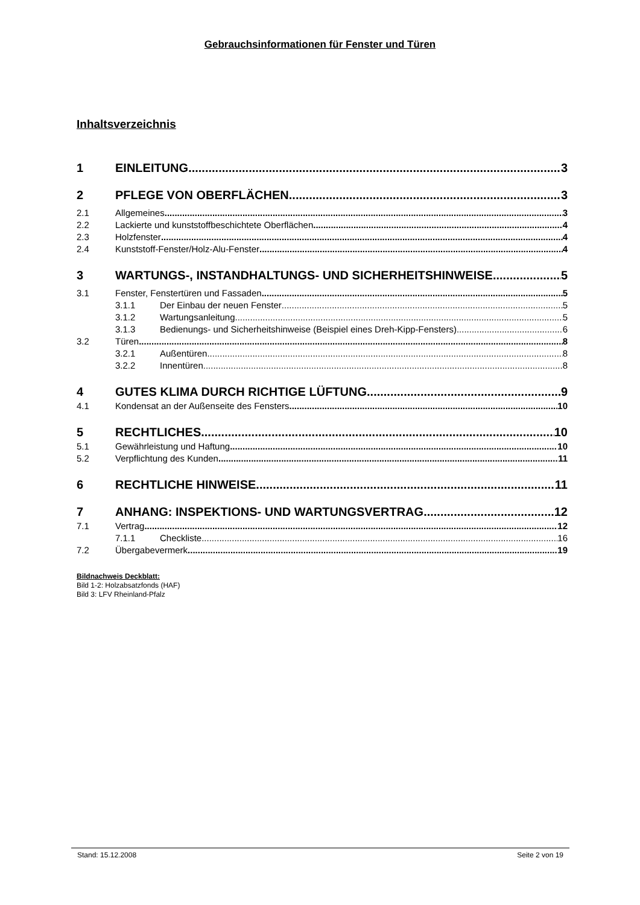Gebrauchsinformationen für Fenster und Türen
Inhaltsverzeichnis
1 EINLEITUNG 3
2 PFLEGE VON OBERFLÄCHEN 3
2.1 Allgemeines 3
2.2 Lackierte und kunststoffbeschichtete Oberflächen 4
2.3 Holzfenster 4
2.4 Kunststoff-Fenster/Holz-Alu-Fenster 4
3 WARTUNGS-, INSTANDHALTUNGS- UND SICHERHEITSHINWEISE 5
3.1 Fenster, Fenstertüren und Fassaden 5
3.1.1 Der Einbau der neuen Fenster 5
3.1.2 Wartungsanleitung 5
3.1.3 Bedienungs- und Sicherheitshinweise (Beispiel eines Dreh-Kipp-Fensters) 6
3.2 Türen 8
3.2.1 Außentüren 8
3.2.2 Innentüren 8
4 GUTES KLIMA DURCH RICHTIGE LÜFTUNG 9
4.1 Kondensat an der Außenseite des Fensters 10
5 RECHTLICHES 10
5.1 Gewährleistung und Haftung 10
5.2 Verpflichtung des Kunden 11
6 RECHTLICHE HINWEISE 11
7 ANHANG: INSPEKTIONS- UND WARTUNGSVERTRAG 12
7.1 Vertrag 12
7.1.1 Checkliste 16
7.2 Übergabevermerk 19
Bildnachweis Deckblatt:
Bild 1-2: Holzabsatzfonds (HAF)
Bild 3: LFV Rheinland-Pfalz
Stand: 15.12.2008 Seite 2 von 19